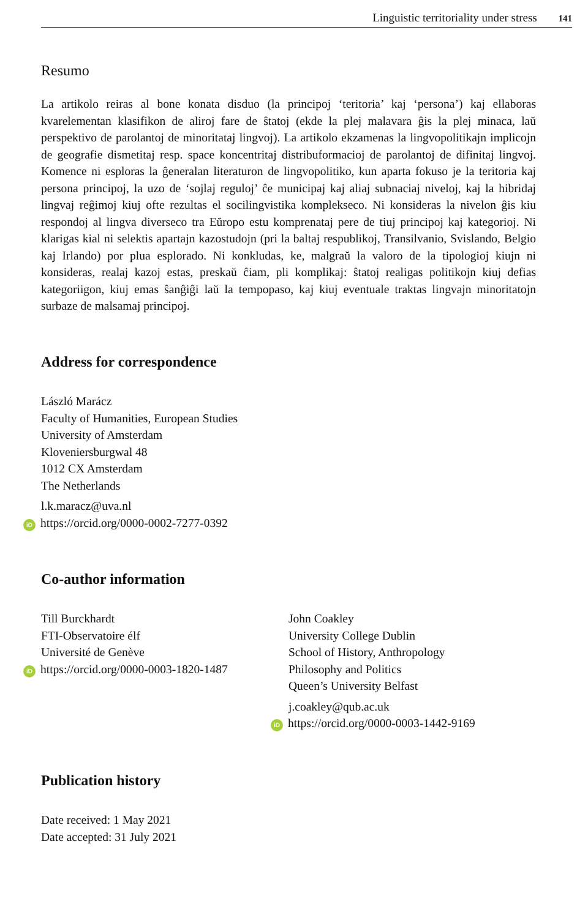Linguistic territoriality under stress 141
Resumo
La artikolo reiras al bone konata disduo (la principoj ‘teritoria’ kaj ‘persona’) kaj ellaboras kvarelementan klasifikon de aliroj fare de ŝtatoj (ekde la plej malavara ĝis la plej minaca, laŭ perspektivo de parolantoj de minoritataj lingvoj). La artikolo ekzamenas la lingvopolitikajn implicojn de geografie dismetitaj resp. space koncentritaj distribuformacioj de parolantoj de difinitaj lingvoj. Komence ni esploras la ĝeneralan literaturon de lingvopolitiko, kun aparta fokuso je la teritoria kaj persona principoj, la uzo de ‘sojlaj reguloj’ ĉe municipaj kaj aliaj subnaciaj niveloj, kaj la hibridaj lingvaj reĝimoj kiuj ofte rezultas el socilingvistika komplekseco. Ni konsideras la nivelon ĝis kiu respondoj al lingva diverseco tra Eŭropo estu komprenataj pere de tiuj principoj kaj kategorioj. Ni klarigas kial ni selektis apartajn kazostudojn (pri la baltaj respublikoj, Transilvanio, Svislando, Belgio kaj Irlando) por plua esplorado. Ni konkludas, ke, malgraŭ la valoro de la tipologioj kiujn ni konsideras, realaj kazoj estas, preskaŭ ĉiam, pli komplikaj: ŝtatoj realigas politikojn kiuj defias kategoriigon, kiuj emas ŝanĝiĝi laŭ la tempopaso, kaj kiuj eventuale traktas lingvajn minoritatojn surbaze de malsamaj principoj.
Address for correspondence
László Marácz
Faculty of Humanities, European Studies
University of Amsterdam
Kloveniersburgwal 48
1012 CX Amsterdam
The Netherlands
l.k.maracz@uva.nl
iD https://orcid.org/0000-0002-7277-0392
Co-author information
Till Burckhardt
FTI-Observatoire élf
Université de Genève
iD https://orcid.org/0000-0003-1820-1487
John Coakley
University College Dublin
School of History, Anthropology
Philosophy and Politics
Queen’s University Belfast
j.coakley@qub.ac.uk
iD https://orcid.org/0000-0003-1442-9169
Publication history
Date received: 1 May 2021
Date accepted: 31 July 2021